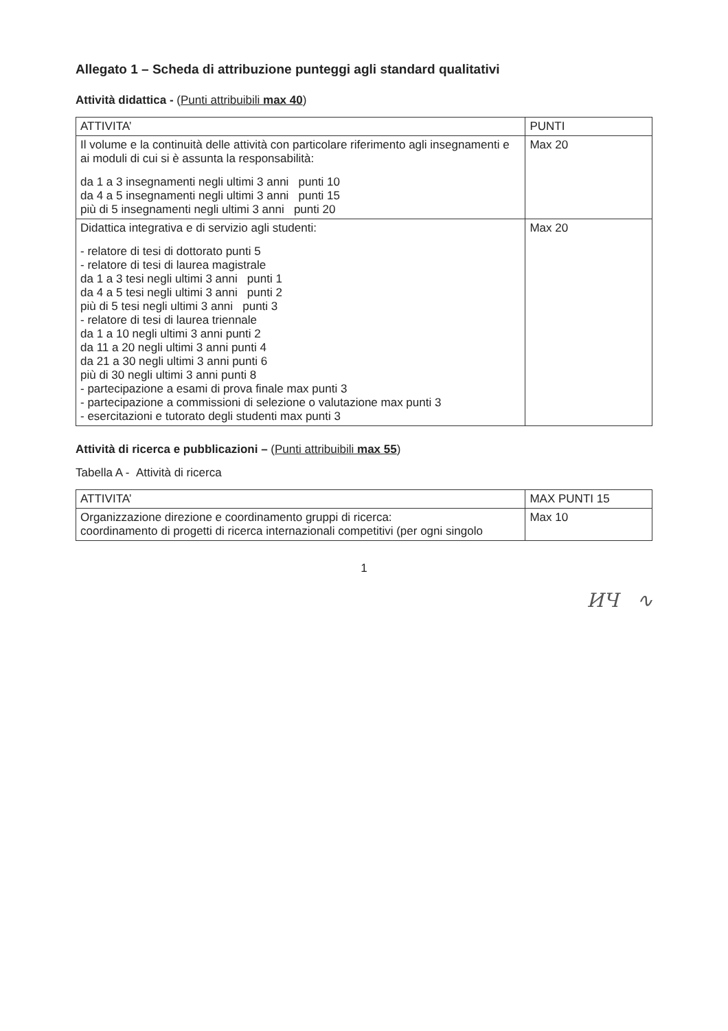Allegato 1 – Scheda di attribuzione punteggi agli standard qualitativi
Attività didattica - (Punti attribuibili max 40)
| ATTIVITA’ | PUNTI |
| --- | --- |
| Il volume e la continuità delle attività con particolare riferimento agli insegnamenti e ai moduli di cui si è assunta la responsabilità: da 1 a 3 insegnamenti negli ultimi 3 anni punti 10 da 4 a 5 insegnamenti negli ultimi 3 anni punti 15 più di 5 insegnamenti negli ultimi 3 anni punti 20 | Max 20 |
| Didattica integrativa e di servizio agli studenti: - relatore di tesi di dottorato punti 5 - relatore di tesi di laurea magistrale da 1 a 3 tesi negli ultimi 3 anni punti 1 da 4 a 5 tesi negli ultimi 3 anni punti 2 più di 5 tesi negli ultimi 3 anni punti 3 - relatore di tesi di laurea triennale da 1 a 10 negli ultimi 3 anni punti 2 da 11 a 20 negli ultimi 3 anni punti 4 da 21 a 30 negli ultimi 3 anni punti 6 più di 30 negli ultimi 3 anni punti 8 - partecipazione a esami di prova finale max punti 3 - partecipazione a commissioni di selezione o valutazione max punti 3 - esercitazioni e tutorato degli studenti max punti 3 | Max 20 |
Attività di ricerca e pubblicazioni – (Punti attribuibili max 55)
Tabella A - Attività di ricerca
| ATTIVITA’ | MAX PUNTI 15 |
| --- | --- |
| Organizzazione direzione e coordinamento gruppi di ricerca: coordinamento di progetti di ricerca internazionali competitivi (per ogni singolo | Max 10 |
1
ИЧ ∿